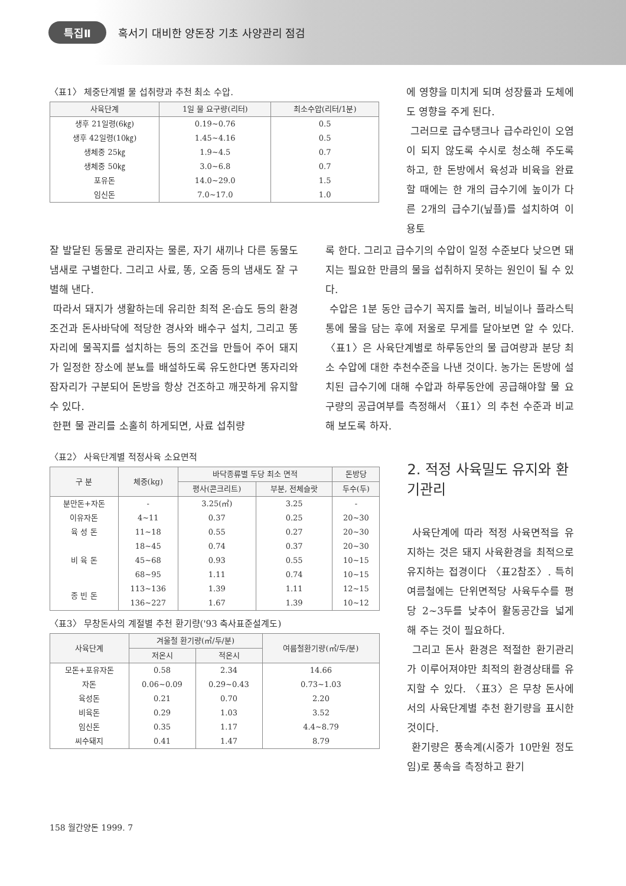특집Ⅱ 혹서기 대비한 양돈장 기초 사양관리 점검
〈표1〉 체중단계별 물 섭취량과 추천 최소 수압.
| 사육단계 | 1일 물 요구량(리터) | 최소수압(리터/1분) |
| --- | --- | --- |
| 생후 21일령(6㎏) | 0.19~0.76 | 0.5 |
| 생후 42일령(10㎏) | 1.45~4.16 | 0.5 |
| 생체중 25㎏ | 1.9~4.5 | 0.7 |
| 생체중 50㎏ | 3.0~6.8 | 0.7 |
| 포유돈 | 14.0~29.0 | 1.5 |
| 임신돈 | 7.0~17.0 | 1.0 |
에 영향을 미치게 되며 성장률과 도체에도 영향을 주게 된다.
그러므로 급수탱크나 급수라인이 오염이 되지 않도록 수시로 청소해 주도록 하고, 한 돈방에서 육성과 비육을 완료할 때에는 한 개의 급수기에 높이가 다른 2개의 급수기(닢플)를 설치하여 이용토
잘 발달된 동물로 관리자는 물론, 자기 새끼나 다른 동물도 냄새로 구별한다. 그리고 사료, 똥, 오줌 등의 냄새도 잘 구별해 낸다.
따라서 돼지가 생활하는데 유리한 최적 온·습도 등의 환경조건과 돈사바닥에 적당한 경사와 배수구 설치, 그리고 똥자리에 물꼭지를 설치하는 등의 조건을 만들어 주어 돼지가 일정한 장소에 분뇨를 배설하도록 유도한다면 똥자리와 잠자리가 구분되어 돈방을 항상 건조하고 깨끗하게 유지할 수 있다.
한편 물 관리를 소홀히 하게되면, 사료 섭취량
록 한다. 그리고 급수기의 수압이 일정 수준보다 낮으면 돼지는 필요한 만큼의 물을 섭취하지 못하는 원인이 될 수 있다.
수압은 1분 동안 급수기 꼭지를 눌러, 비닐이나 플라스틱 통에 물을 담는 후에 저울로 무게를 달아보면 알 수 있다. 〈표1〉은 사육단계별로 하루동안의 물 급여량과 분당 최소 수압에 대한 추천수준을 나낸 것이다. 농가는 돈방에 설치된 급수기에 대해 수압과 하루동안에 공급해야할 물 요구량의 공급여부를 측정해서 〈표1〉의 추천 수준과 비교해 보도록 하자.
〈표2〉 사육단계별 적정사육 소요면적
| 구 분 | 체중(kg) | 바닥종류별 두당 최소 면적 | | 돈방당 |
| --- | --- | --- | --- | --- |
| | | 평사(콘크리트) | 부분, 전체슬랏 | 두수(두) |
| 분만돈+자돈 | - | 3.25(㎡) | 3.25 | - |
| 이유자돈 | 4~11 | 0.37 | 0.25 | 20~30 |
| 육 성 돈 | 11~18 | 0.55 | 0.27 | 20~30 |
| 비 육 돈 | 18~45 | 0.74 | 0.37 | 20~30 |
| | 45~68 | 0.93 | 0.55 | 10~15 |
| | 68~95 | 1.11 | 0.74 | 10~15 |
| 종 빈 돈 | 113~136 | 1.39 | 1.11 | 12~15 |
| | 136~227 | 1.67 | 1.39 | 10~12 |
〈표3〉 무창돈사의 계절별 추천 환기량('93 축사표준설계도)
| 사육단계 | 겨울철 환기량(㎥/두/분) | | 여름철환기량(㎥/두/분) |
| --- | --- | --- | --- |
| | 저온시 | 적온시 | |
| 모돈+포유자돈 | 0.58 | 2.34 | 14.66 |
| 자돈 | 0.06~0.09 | 0.29~0.43 | 0.73~1.03 |
| 육성돈 | 0.21 | 0.70 | 2.20 |
| 비육돈 | 0.29 | 1.03 | 3.52 |
| 임신돈 | 0.35 | 1.17 | 4.4~8.79 |
| 씨수돼지 | 0.41 | 1.47 | 8.79 |
2. 적정 사육밀도 유지와 환기관리
사육단계에 따라 적정 사육면적을 유지하는 것은 돼지 사육환경을 최적으로 유지하는 접경이다 〈표2참조〉. 특히 여름철에는 단위면적당 사육두수를 평당 2~3두를 낮추어 활동공간을 넓게 해 주는 것이 필요하다.
그리고 돈사 환경은 적절한 환기관리가 이루어져야만 최적의 환경상태를 유지할 수 있다. 〈표3〉은 무창 돈사에서의 사육단계별 추천 환기량을 표시한 것이다.
환기량은 풍속계(시중가 10만원 정도임)로 풍속을 측정하고 환기
158 월간양돈 1999. 7